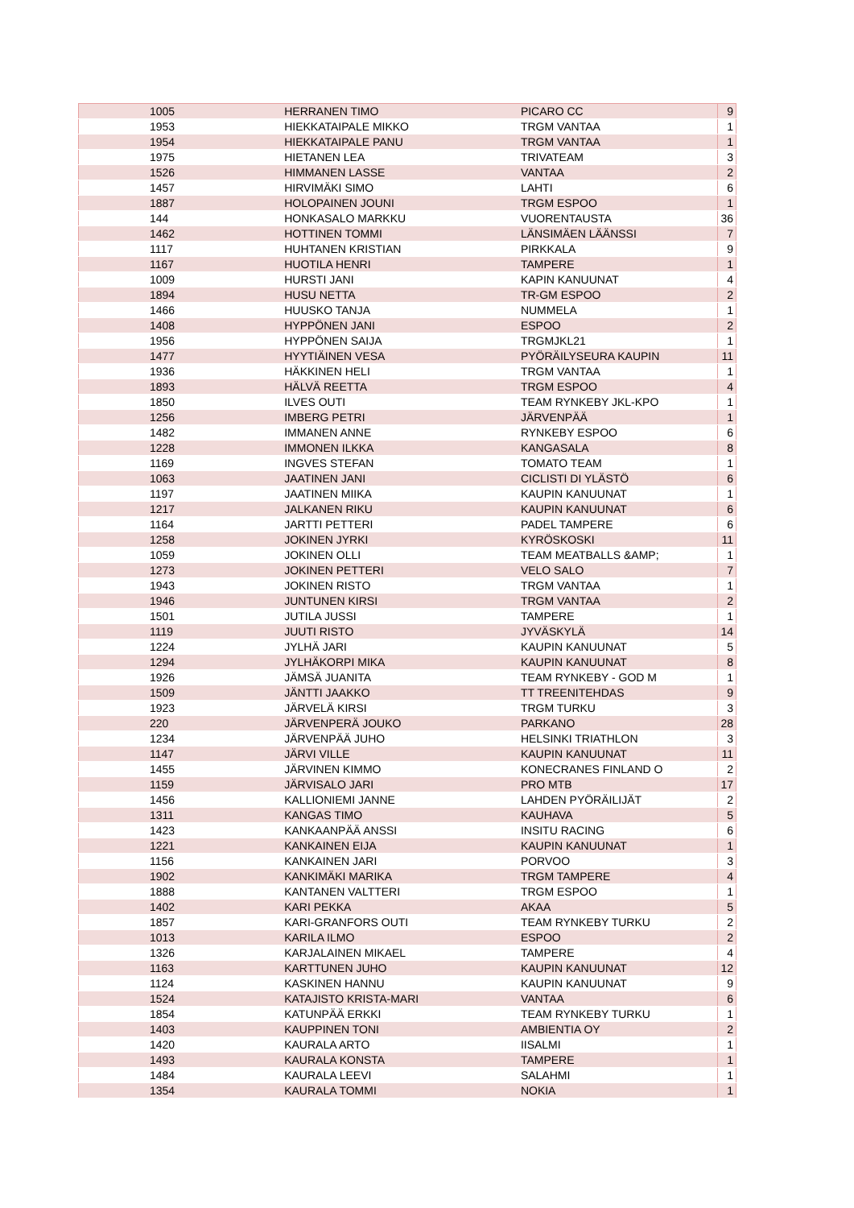| 1005 | HERRANEN TIMO | PICARO CC | 9 |
| 1953 | HIEKKATAIPALE MIKKO | TRGM VANTAA | 1 |
| 1954 | HIEKKATAIPALE PANU | TRGM VANTAA | 1 |
| 1975 | HIETANEN LEA | TRIVATEAM | 3 |
| 1526 | HIMMANEN LASSE | VANTAA | 2 |
| 1457 | HIRVIMÄKI SIMO | LAHTI | 6 |
| 1887 | HOLOPAINEN JOUNI | TRGM ESPOO | 1 |
| 144 | HONKASALO MARKKU | VUORENTAUSTA | 36 |
| 1462 | HOTTINEN TOMMI | LÄNSIMÄEN LÄÄNSSI | 7 |
| 1117 | HUHTANEN KRISTIAN | PIRKKALA | 9 |
| 1167 | HUOTILA HENRI | TAMPERE | 1 |
| 1009 | HURSTI JANI | KAPIN KANUUNAT | 4 |
| 1894 | HUSU NETTA | TR-GM ESPOO | 2 |
| 1466 | HUUSKO TANJA | NUMMELA | 1 |
| 1408 | HYPPÖNEN JANI | ESPOO | 2 |
| 1956 | HYPPÖNEN SAIJA | TRGMJKL21 | 1 |
| 1477 | HYYTIÄINEN VESA | PYÖRÄILYSEURA KAUPIN | 11 |
| 1936 | HÄKKINEN HELI | TRGM VANTAA | 1 |
| 1893 | HÄLVÄ REETTA | TRGM ESPOO | 4 |
| 1850 | ILVES OUTI | TEAM RYNKEBY JKL-KPO | 1 |
| 1256 | IMBERG PETRI | JÄRVENPÄÄ | 1 |
| 1482 | IMMANEN ANNE | RYNKEBY ESPOO | 6 |
| 1228 | IMMONEN ILKKA | KANGASALA | 8 |
| 1169 | INGVES STEFAN | TOMATO TEAM | 1 |
| 1063 | JAATINEN JANI | CICLISTI DI YLÄSTÖ | 6 |
| 1197 | JAATINEN MIIKA | KAUPIN KANUUNAT | 1 |
| 1217 | JALKANEN RIKU | KAUPIN KANUUNAT | 6 |
| 1164 | JARTTI PETTERI | PADEL TAMPERE | 6 |
| 1258 | JOKINEN JYRKI | KYRÖSKOSKI | 11 |
| 1059 | JOKINEN OLLI | TEAM MEATBALLS &AMP; | 1 |
| 1273 | JOKINEN PETTERI | VELO SALO | 7 |
| 1943 | JOKINEN RISTO | TRGM VANTAA | 1 |
| 1946 | JUNTUNEN KIRSI | TRGM VANTAA | 2 |
| 1501 | JUTILA JUSSI | TAMPERE | 1 |
| 1119 | JUUTI RISTO | JYVÄSKYLÄ | 14 |
| 1224 | JYLHÄ JARI | KAUPIN KANUUNAT | 5 |
| 1294 | JYLHÄKORPI MIKA | KAUPIN KANUUNAT | 8 |
| 1926 | JÄMSÄ JUANITA | TEAM RYNKEBY - GOD M | 1 |
| 1509 | JÄNTTI JAAKKO | TT TREENITEHDAS | 9 |
| 1923 | JÄRVELÄ KIRSI | TRGM TURKU | 3 |
| 220 | JÄRVENPERÄ JOUKO | PARKANO | 28 |
| 1234 | JÄRVENPÄÄ JUHO | HELSINKI TRIATHLON | 3 |
| 1147 | JÄRVI VILLE | KAUPIN KANUUNAT | 11 |
| 1455 | JÄRVINEN KIMMO | KONECRANES FINLAND O | 2 |
| 1159 | JÄRVISALO JARI | PRO MTB | 17 |
| 1456 | KALLIONIEMI JANNE | LAHDEN PYÖRÄILIJÄT | 2 |
| 1311 | KANGAS TIMO | KAUHAVA | 5 |
| 1423 | KANKAANPÄÄ ANSSI | INSITU RACING | 6 |
| 1221 | KANKAINEN EIJA | KAUPIN KANUUNAT | 1 |
| 1156 | KANKAINEN JARI | PORVOO | 3 |
| 1902 | KANKIMÄKI MARIKA | TRGM TAMPERE | 4 |
| 1888 | KANTANEN VALTTERI | TRGM ESPOO | 1 |
| 1402 | KARI PEKKA | AKAA | 5 |
| 1857 | KARI-GRANFORS OUTI | TEAM RYNKEBY TURKU | 2 |
| 1013 | KARILA ILMO | ESPOO | 2 |
| 1326 | KARJALAINEN MIKAEL | TAMPERE | 4 |
| 1163 | KARTTUNEN JUHO | KAUPIN KANUUNAT | 12 |
| 1124 | KASKINEN HANNU | KAUPIN KANUUNAT | 9 |
| 1524 | KATAJISTO KRISTA-MARI | VANTAA | 6 |
| 1854 | KATUNPÄÄ ERKKI | TEAM RYNKEBY TURKU | 1 |
| 1403 | KAUPPINEN TONI | AMBIENTIA OY | 2 |
| 1420 | KAURALA ARTO | IISALMI | 1 |
| 1493 | KAURALA KONSTA | TAMPERE | 1 |
| 1484 | KAURALA LEEVI | SALAHMI | 1 |
| 1354 | KAURALA TOMMI | NOKIA | 1 |